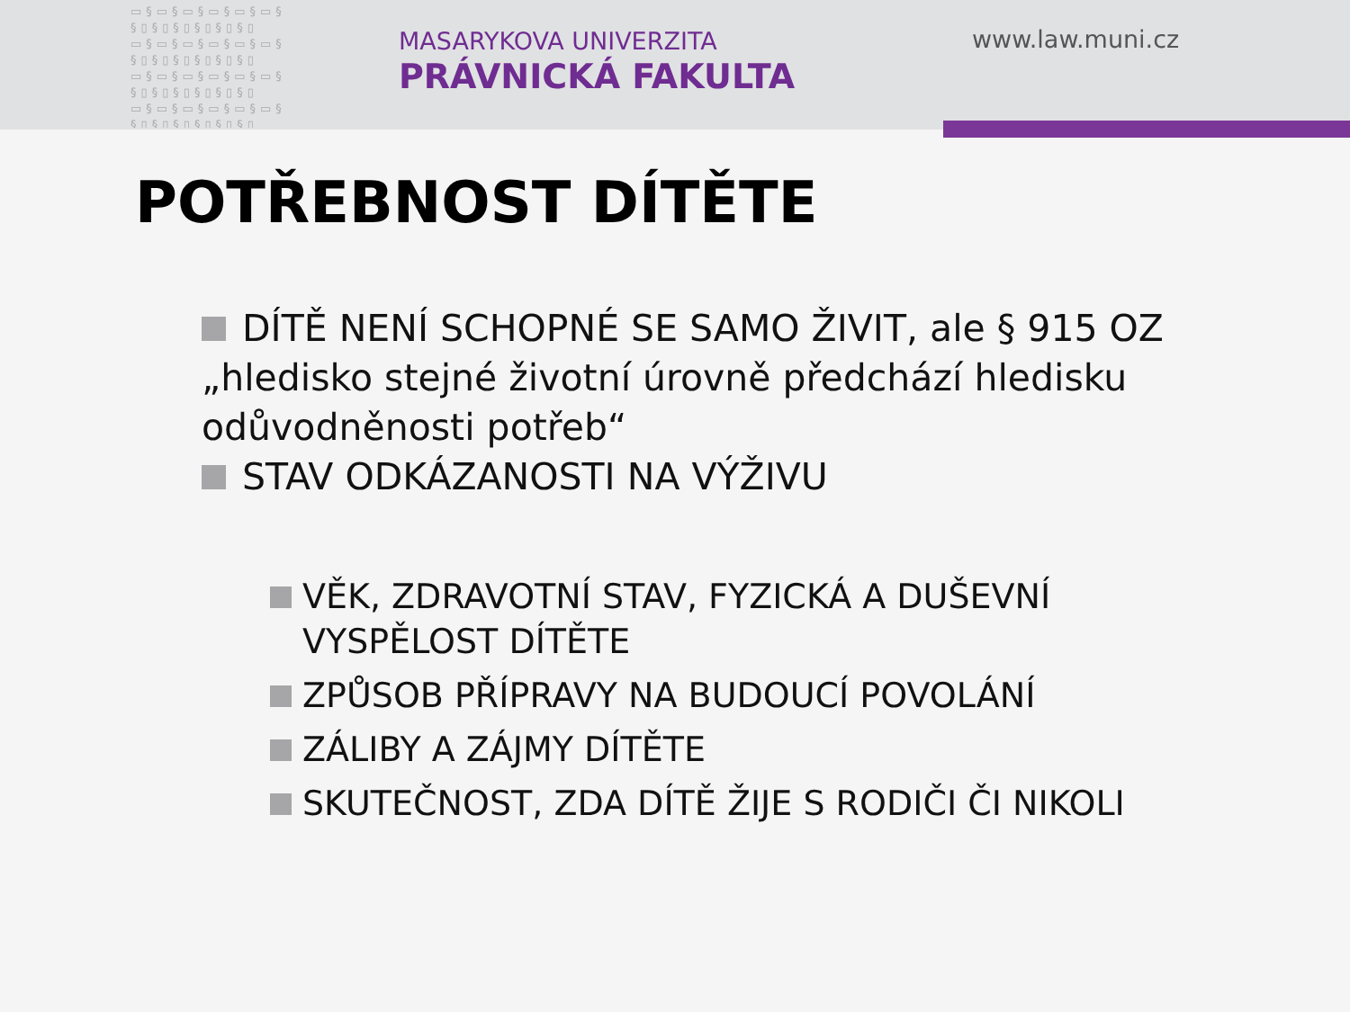▭§▭§▭§▭§▭§▭§ §▯§▯§▯§▯§▯§▯ ▭§▭§▭§▭§▭§▭§ §▯§▯§▯§▯§▯§▯ ▭§▭§▭§▭§▭§▭§ §▯§▯§▯§▯§▯§▯ ▭§▭§▭§▭§▭§▭§ §▯§▯§▯§▯§▯§▯
MASARYKOVA UNIVERZITA
PRÁVNICKÁ FAKULTA
www.law.muni.cz
POTŘEBNOST DÍTĚTE
DÍTĚ NENÍ SCHOPNÉ SE SAMO ŽIVIT, ale § 915 OZ „hledisko stejné životní úrovně předchází hledisku odůvodněnosti potřeb“
STAV ODKÁZANOSTI NA VÝŽIVU
VĚK, ZDRAVOTNÍ STAV, FYZICKÁ A DUŠEVNÍ VYSPĚLOST DÍTĚTE
ZPŮSOB PŘÍPRAVY NA BUDOUCÍ POVOLÁNÍ
ZÁLIBY A ZÁJMY DÍTĚTE
SKUTEČNOST, ZDA DÍTĚ ŽIJE S RODIČI ČI NIKOLI